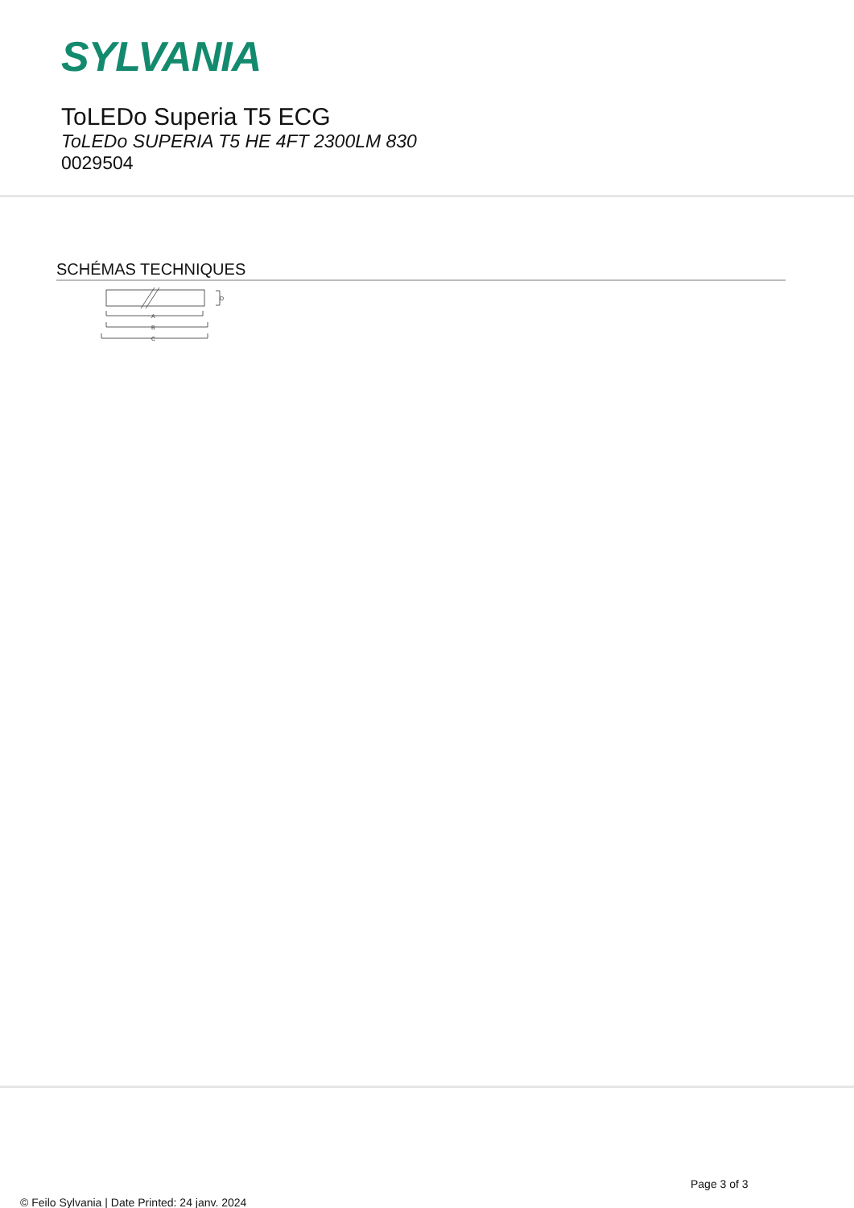SYLVANIA
ToLEDo Superia T5 ECG
ToLEDo SUPERIA T5 HE 4FT 2300LM 830
0029504
SCHÉMAS TECHNIQUES
D
A
B
C
Page 3 of 3
© Feilo Sylvania | Date Printed: 24 janv. 2024